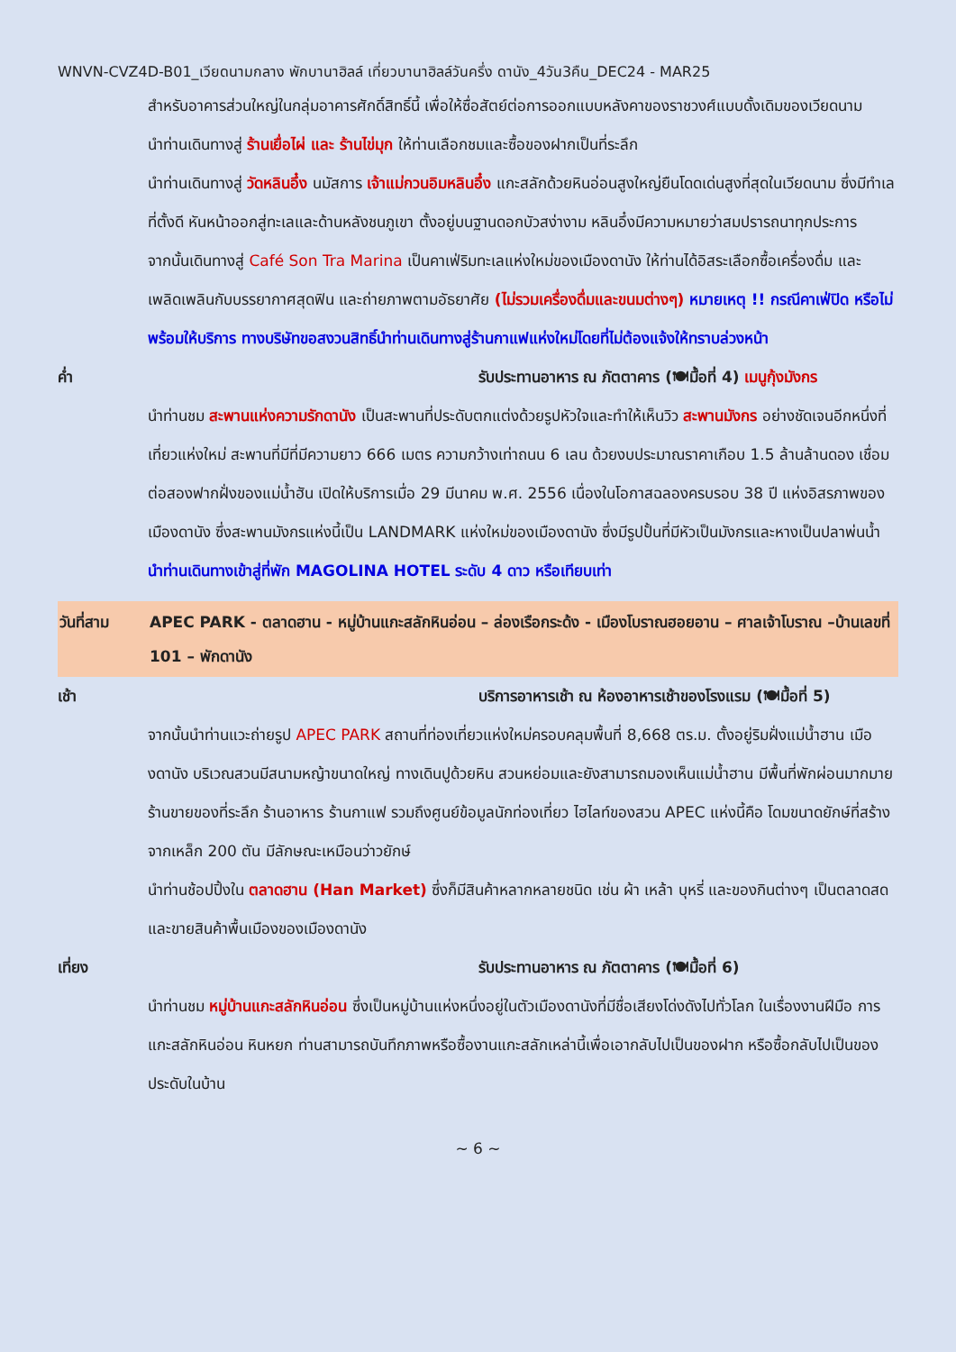WNVN-CVZ4D-B01_เวียดนามกลาง พักบานาฮิลล์ เที่ยวบานาฮิลล์วันครึ่ง ดานัง_4วัน3คืน_DEC24 - MAR25
สำหรับอาคารส่วนใหญ่ในกลุ่มอาคารศักดิ์สิทธิ์นี้ เพื่อให้ซื่อสัตย์ต่อการออกแบบหลังคาของราชวงศ์แบบดั้งเดิมของเวียดนาม
นำท่านเดินทางสู่ ร้านเยื่อไผ่ และ ร้านไข่มุก ให้ท่านเลือกชมและซื้อของฝากเป็นที่ระลึก
นำท่านเดินทางสู่ วัดหลินอึ๋ง นมัสการ เจ้าแม่กวนอิมหลินอึ๋ง แกะสลักด้วยหินอ่อนสูงใหญ่ยืนโดดเด่นสูงที่สุดในเวียดนาม ซึ่งมีทำเลที่ตั้งดี หันหน้าออกสู่ทะเลและด้านหลังชนภูเขา ตั้งอยู่บนฐานดอกบัวสง่างาม หลินอึ๋งมีความหมายว่าสมปรารถนาทุกประการ
จากนั้นเดินทางสู่ Café Son Tra Marina เป็นคาเฟ่ริมทะเลแห่งใหม่ของเมืองดานัง ให้ท่านได้อิสระเลือกซื้อเครื่องดื่ม และเพลิดเพลินกับบรรยากาศสุดฟิน และถ่ายภาพตามอัธยาศัย (ไม่รวมเครื่องดื่มและขนมต่างๆ) หมายเหตุ !! กรณีคาเฟ่ปิด หรือไม่พร้อมให้บริการ ทางบริษัทขอสงวนสิทธิ์นำท่านเดินทางสู่ร้านกาแฟแห่งใหม่โดยที่ไม่ต้องแจ้งให้ทราบล่วงหน้า
ค่ำ รับประทานอาหาร ณ ภัตตาคาร (🍽มื้อที่ 4) เมนูกุ้งมังกร
นำท่านชม สะพานแห่งความรักดานัง เป็นสะพานที่ประดับตกแต่งด้วยรูปหัวใจและทำให้เห็นวิว สะพานมังกร อย่างชัดเจนอีกหนึ่งที่เที่ยวแห่งใหม่ สะพานที่มีที่มีความยาว 666 เมตร ความกว้างเท่าถนน 6 เลน ด้วยงบประมาณราคาเกือบ 1.5 ล้านล้านดอง เชื่อมต่อสองฟากฝั่งของแม่น้ำฮัน เปิดให้บริการเมื่อ 29 มีนาคม พ.ศ. 2556 เนื่องในโอกาสฉลองครบรอบ 38 ปี แห่งอิสรภาพของเมืองดานัง ซึ่งสะพานมังกรแห่งนี้เป็น LANDMARK แห่งใหม่ของเมืองดานัง ซึ่งมีรูปปั้นที่มีหัวเป็นมังกรและหางเป็นปลาพ่นน้ำ
นำท่านเดินทางเข้าสู่ที่พัก MAGOLINA HOTEL ระดับ 4 ดาว หรือเทียบเท่า
วันที่สาม APEC PARK - ตลาดฮาน - หมู่บ้านแกะสลักหินอ่อน – ล่องเรือกระด้ง - เมืองโบราณฮอยอาน – ศาลเจ้าโบราณ –บ้านเลขที่ 101 – พักดานัง
เช้า บริการอาหารเช้า ณ ห้องอาหารเช้าของโรงแรม (🍽มื้อที่ 5)
จากนั้นนำท่านแวะถ่ายรูป APEC PARK สถานที่ท่องเที่ยวแห่งใหม่ครอบคลุมพื้นที่ 8,668 ตร.ม. ตั้งอยู่ริมฝั่งแม่น้ำฮาน เมืองดานัง บริเวณสวนมีสนามหญ้าขนาดใหญ่ ทางเดินปูด้วยหิน สวนหย่อมและยังสามารถมองเห็นแม่น้ำฮาน มีพื้นที่พักผ่อนมากมาย ร้านขายของที่ระลึก ร้านอาหาร ร้านกาแฟ รวมถึงศูนย์ข้อมูลนักท่องเที่ยว ไฮไลท์ของสวน APEC แห่งนี้คือ โดมขนาดยักษ์ที่สร้างจากเหล็ก 200 ตัน มีลักษณะเหมือนว่าวยักษ์
นำท่านช้อปปิ้งใน ตลาดฮาน (Han Market) ซึ่งก็มีสินค้าหลากหลายชนิด เช่น ผ้า เหล้า บุหรี่ และของกินต่างๆ เป็นตลาดสดและขายสินค้าพื้นเมืองของเมืองดานัง
เที่ยง รับประทานอาหาร ณ ภัตตาคาร (🍽มื้อที่ 6)
นำท่านชม หมู่บ้านแกะสลักหินอ่อน ซึ่งเป็นหมู่บ้านแห่งหนึ่งอยู่ในตัวเมืองดานังที่มีชื่อเสียงโด่งดังไปทั่วโลก ในเรื่องงานฝีมือ การแกะสลักหินอ่อน หินหยก ท่านสามารถบันทึกภาพหรือซื้องานแกะสลักเหล่านี้เพื่อเอากลับไปเป็นของฝาก หรือซื้อกลับไปเป็นของประดับในบ้าน
~ 6 ~